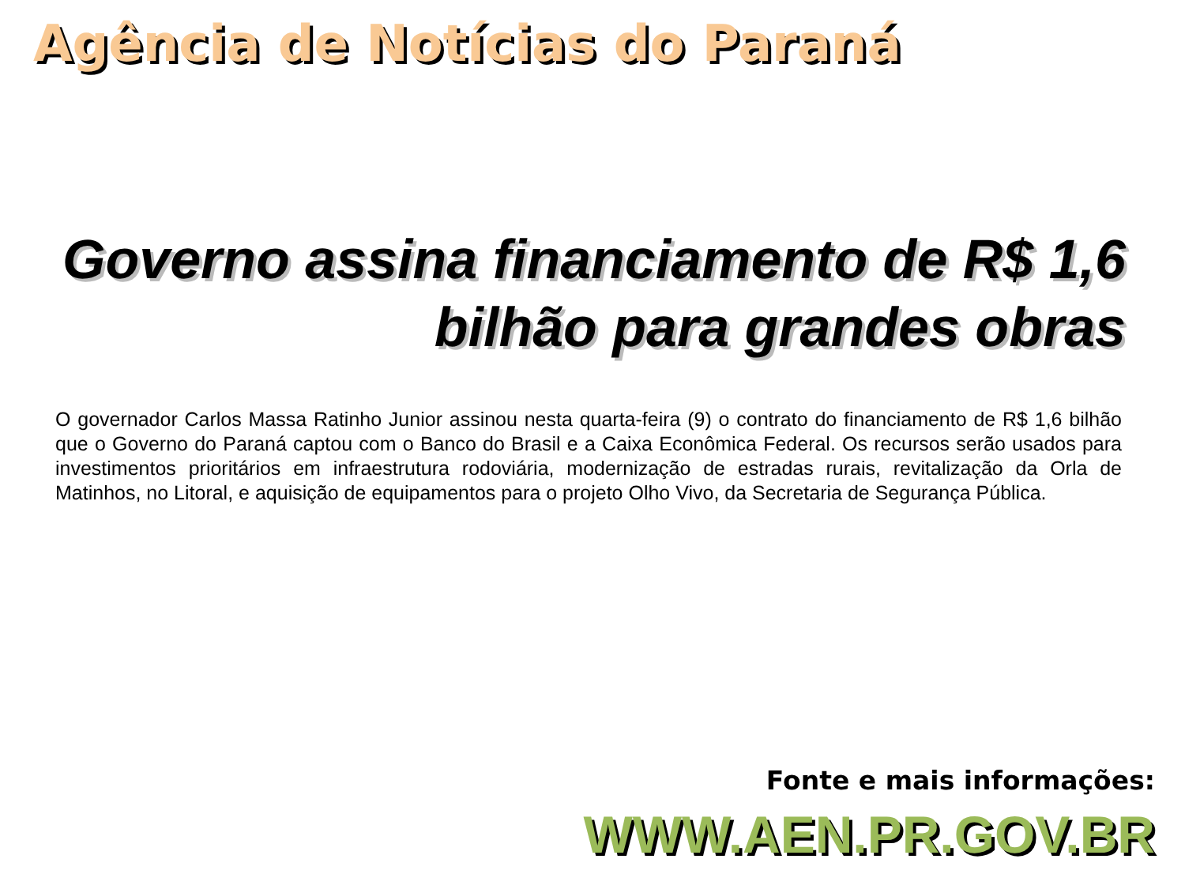Agência de Notícias do Paraná
Governo assina financiamento de R$ 1,6 bilhão para grandes obras
O governador Carlos Massa Ratinho Junior assinou nesta quarta-feira (9) o contrato do financiamento de R$ 1,6 bilhão que o Governo do Paraná captou com o Banco do Brasil e a Caixa Econômica Federal. Os recursos serão usados para investimentos prioritários em infraestrutura rodoviária, modernização de estradas rurais, revitalização da Orla de Matinhos, no Litoral, e aquisição de equipamentos para o projeto Olho Vivo, da Secretaria de Segurança Pública.
Fonte e mais informações:
WWW.AEN.PR.GOV.BR